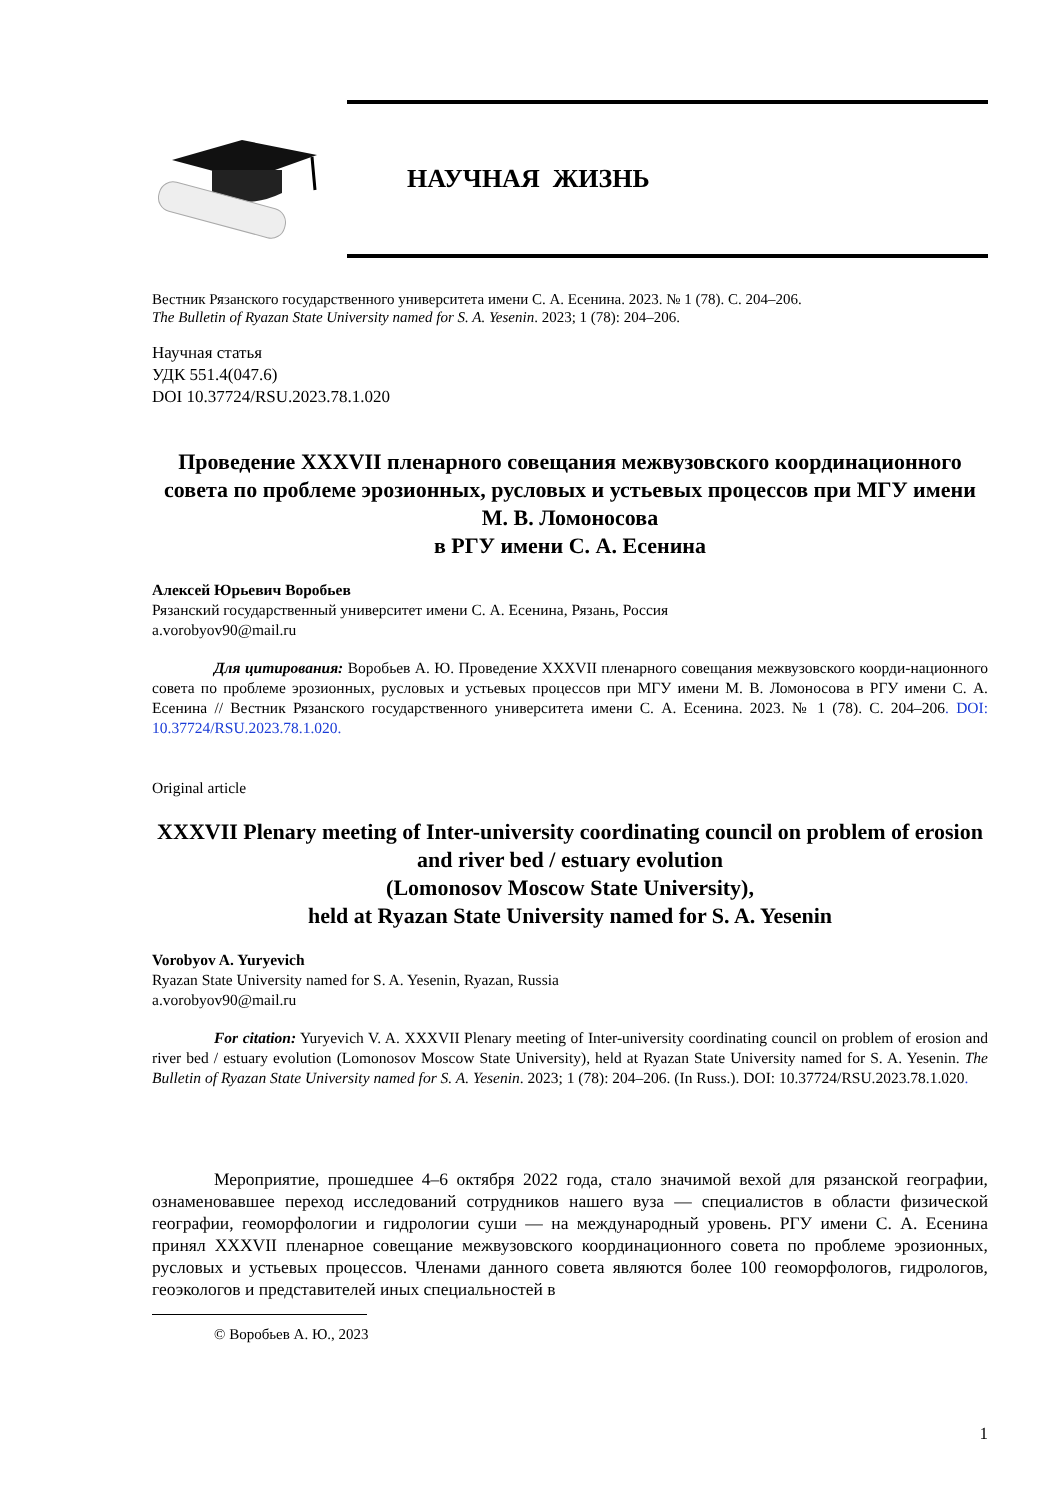НАУЧНАЯ ЖИЗНЬ
Вестник Рязанского государственного университета имени С. А. Есенина. 2023. № 1 (78). С. 204–206.
The Bulletin of Ryazan State University named for S. A. Yesenin. 2023; 1 (78): 204–206.
Научная статья
УДК 551.4(047.6)
DOI 10.37724/RSU.2023.78.1.020
Проведение XXXVII пленарного совещания межвузовского координационного совета по проблеме эрозионных, русловых и устьевых процессов при МГУ имени М. В. Ломоносова
в РГУ имени С. А. Есенина
Алексей Юрьевич Воробьев
Рязанский государственный университет имени С. А. Есенина, Рязань, Россия
a.vorobyov90@mail.ru
Для цитирования: Воробьев А. Ю. Проведение XXXVII пленарного совещания межвузовского коорди-национного совета по проблеме эрозионных, русловых и устьевых процессов при МГУ имени М. В. Ломоносова в РГУ имени С. А. Есенина // Вестник Рязанского государственного университета имени С. А. Есенина. 2023. № 1 (78). С. 204–206. DOI: 10.37724/RSU.2023.78.1.020.
Original article
XXXVII Plenary meeting of Inter-university coordinating council on problem of erosion and river bed / estuary evolution
(Lomonosov Moscow State University),
held at Ryazan State University named for S. A. Yesenin
Vorobyov A. Yuryevich
Ryazan State University named for S. A. Yesenin, Ryazan, Russia
a.vorobyov90@mail.ru
For citation: Yuryevich V. A. XXXVII Plenary meeting of Inter-university coordinating council on problem of erosion and river bed / estuary evolution (Lomonosov Moscow State University), held at Ryazan State University named for S. A. Yesenin. The Bulletin of Ryazan State University named for S. A. Yesenin. 2023; 1 (78): 204–206. (In Russ.). DOI: 10.37724/RSU.2023.78.1.020.
Мероприятие, прошедшее 4–6 октября 2022 года, стало значимой вехой для рязанской географии, ознаменовавшее переход исследований сотрудников нашего вуза — специалистов в области физической географии, геоморфологии и гидрологии суши — на международный уровень. РГУ имени С. А. Есенина принял XXXVII пленарное совещание межвузовского координационного совета по проблеме эрозионных, русловых и устьевых процессов. Членами данного совета являются более 100 геоморфологов, гидрологов, геоэкологов и представителей иных специальностей в
© Воробьев А. Ю., 2023
1